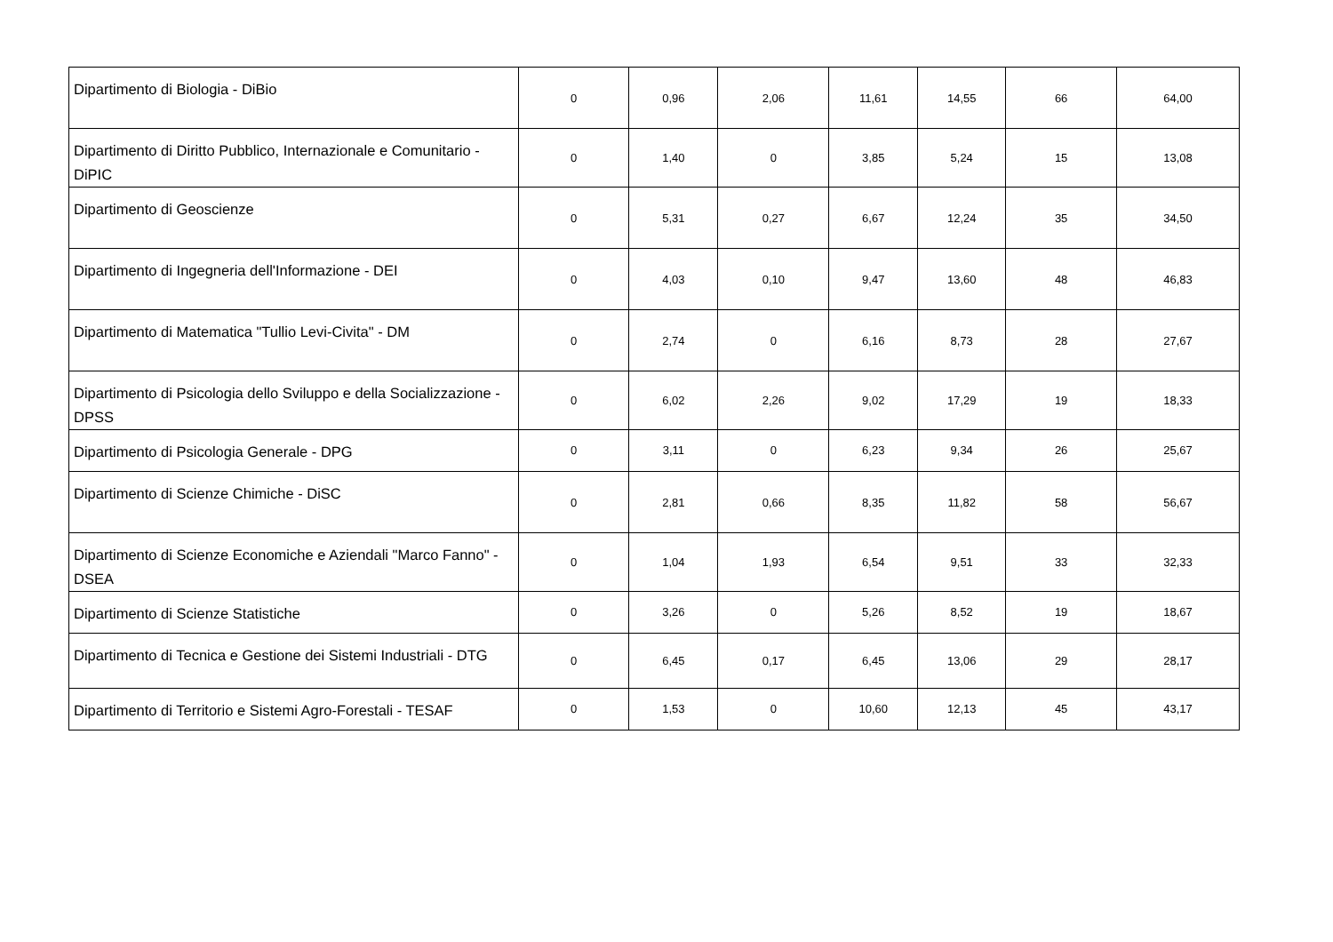| Dipartimento di Biologia - DiBio | 0 | 0,96 | 2,06 | 11,61 | 14,55 | 66 | 64,00 |
| Dipartimento di Diritto Pubblico, Internazionale e Comunitario - DiPIC | 0 | 1,40 | 0 | 3,85 | 5,24 | 15 | 13,08 |
| Dipartimento di Geoscienze | 0 | 5,31 | 0,27 | 6,67 | 12,24 | 35 | 34,50 |
| Dipartimento di Ingegneria dell'Informazione - DEI | 0 | 4,03 | 0,10 | 9,47 | 13,60 | 48 | 46,83 |
| Dipartimento di Matematica "Tullio Levi-Civita" - DM | 0 | 2,74 | 0 | 6,16 | 8,73 | 28 | 27,67 |
| Dipartimento di Psicologia dello Sviluppo e della Socializzazione - DPSS | 0 | 6,02 | 2,26 | 9,02 | 17,29 | 19 | 18,33 |
| Dipartimento di Psicologia Generale - DPG | 0 | 3,11 | 0 | 6,23 | 9,34 | 26 | 25,67 |
| Dipartimento di Scienze Chimiche - DiSC | 0 | 2,81 | 0,66 | 8,35 | 11,82 | 58 | 56,67 |
| Dipartimento di Scienze Economiche e Aziendali "Marco Fanno" - DSEA | 0 | 1,04 | 1,93 | 6,54 | 9,51 | 33 | 32,33 |
| Dipartimento di Scienze Statistiche | 0 | 3,26 | 0 | 5,26 | 8,52 | 19 | 18,67 |
| Dipartimento di Tecnica e Gestione dei Sistemi Industriali - DTG | 0 | 6,45 | 0,17 | 6,45 | 13,06 | 29 | 28,17 |
| Dipartimento di Territorio e Sistemi Agro-Forestali - TESAF | 0 | 1,53 | 0 | 10,60 | 12,13 | 45 | 43,17 |